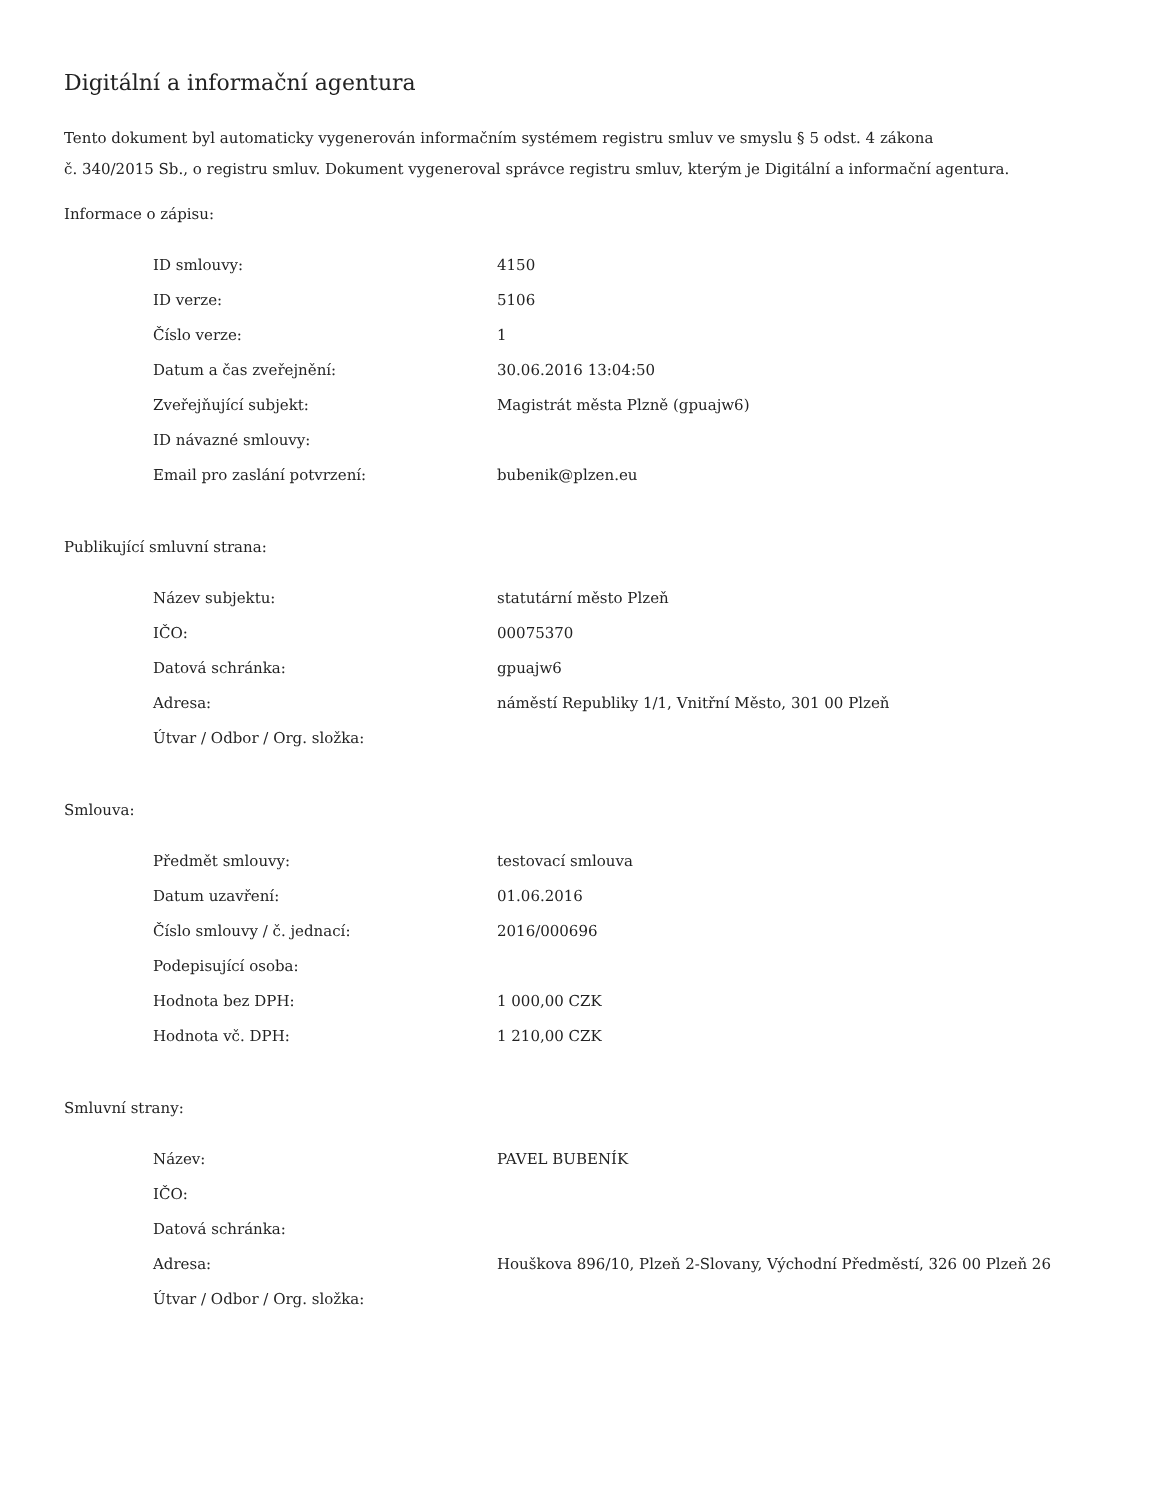Digitální a informační agentura
Tento dokument byl automaticky vygenerován informačním systémem registru smluv ve smyslu § 5 odst. 4 zákona
č. 340/2015 Sb., o registru smluv. Dokument vygeneroval správce registru smluv, kterým je Digitální a informační agentura.
Informace o zápisu:
| ID smlouvy: | 4150 |
| ID verze: | 5106 |
| Číslo verze: | 1 |
| Datum a čas zveřejnění: | 30.06.2016 13:04:50 |
| Zveřejňující subjekt: | Magistrát města Plzně (gpuajw6) |
| ID návazné smlouvy: | |
| Email pro zaslání potvrzení: | bubenik@plzen.eu |
Publikující smluvní strana:
| Název subjektu: | statutární město Plzeň |
| IČO: | 00075370 |
| Datová schránka: | gpuajw6 |
| Adresa: | náměstí Republiky 1/1, Vnitřní Město, 301 00 Plzeň |
| Útvar / Odbor / Org. složka: | |
Smlouva:
| Předmět smlouvy: | testovací smlouva |
| Datum uzavření: | 01.06.2016 |
| Číslo smlouvy / č. jednací: | 2016/000696 |
| Podepisující osoba: | |
| Hodnota bez DPH: | 1 000,00 CZK |
| Hodnota vč. DPH: | 1 210,00 CZK |
Smluvní strany:
| Název: | PAVEL BUBENÍK |
| IČO: | |
| Datová schránka: | |
| Adresa: | Houškova 896/10, Plzeň 2-Slovany, Východní Předměstí, 326 00 Plzeň 26 |
| Útvar / Odbor / Org. složka: | |